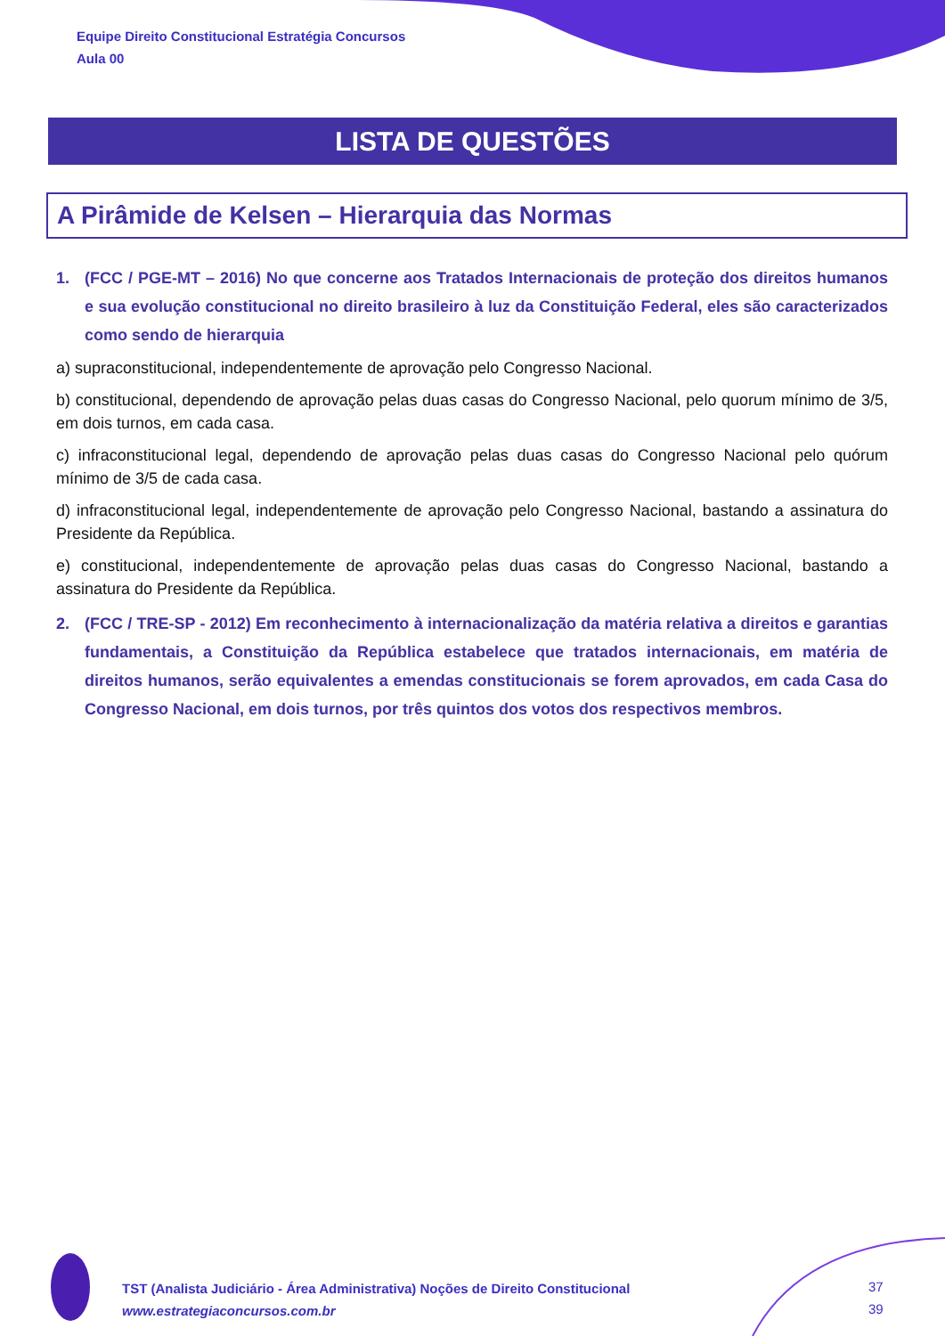Equipe Direito Constitucional Estratégia Concursos
Aula 00
LISTA DE QUESTÕES
A Pirâmide de Kelsen – Hierarquia das Normas
1. (FCC / PGE-MT – 2016) No que concerne aos Tratados Internacionais de proteção dos direitos humanos e sua evolução constitucional no direito brasileiro à luz da Constituição Federal, eles são caracterizados como sendo de hierarquia
a) supraconstitucional, independentemente de aprovação pelo Congresso Nacional.
b) constitucional, dependendo de aprovação pelas duas casas do Congresso Nacional, pelo quorum mínimo de 3/5, em dois turnos, em cada casa.
c) infraconstitucional legal, dependendo de aprovação pelas duas casas do Congresso Nacional pelo quórum mínimo de 3/5 de cada casa.
d) infraconstitucional legal, independentemente de aprovação pelo Congresso Nacional, bastando a assinatura do Presidente da República.
e) constitucional, independentemente de aprovação pelas duas casas do Congresso Nacional, bastando a assinatura do Presidente da República.
2. (FCC / TRE-SP - 2012) Em reconhecimento à internacionalização da matéria relativa a direitos e garantias fundamentais, a Constituição da República estabelece que tratados internacionais, em matéria de direitos humanos, serão equivalentes a emendas constitucionais se forem aprovados, em cada Casa do Congresso Nacional, em dois turnos, por três quintos dos votos dos respectivos membros.
TST (Analista Judiciário - Área Administrativa) Noções de Direito Constitucional
www.estrategiaconcursos.com.br
37
39